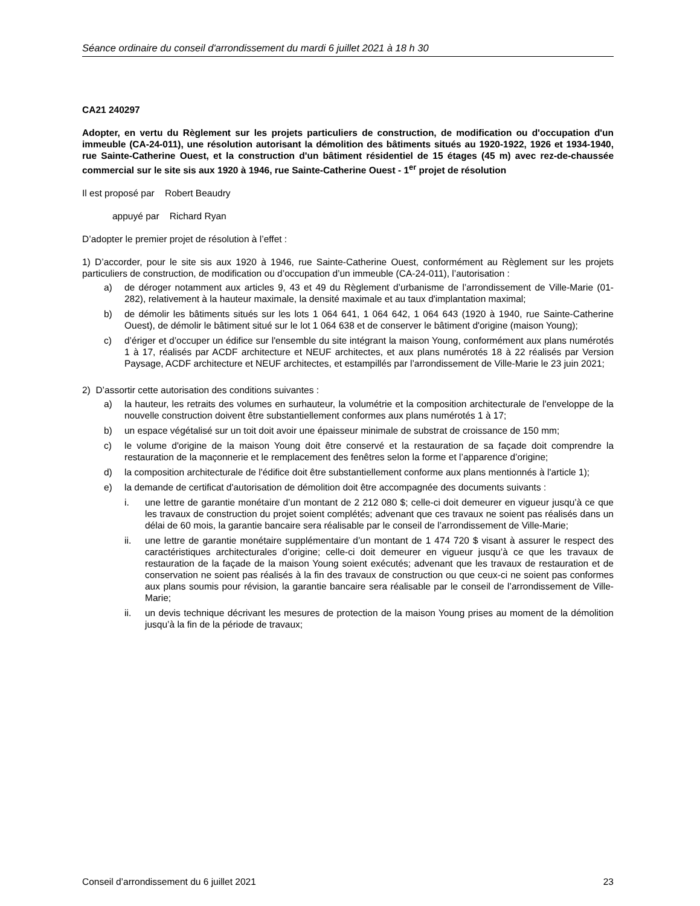Séance ordinaire du conseil d'arrondissement du mardi 6 juillet 2021 à 18 h 30
CA21 240297
Adopter, en vertu du Règlement sur les projets particuliers de construction, de modification ou d'occupation d'un immeuble (CA-24-011), une résolution autorisant la démolition des bâtiments situés au 1920-1922, 1926 et 1934-1940, rue Sainte-Catherine Ouest, et la construction d'un bâtiment résidentiel de 15 étages (45 m) avec rez-de-chaussée commercial sur le site sis aux 1920 à 1946, rue Sainte-Catherine Ouest - 1<sup>er</sup> projet de résolution
Il est proposé par Robert Beaudry
appuyé par Richard Ryan
D’adopter le premier projet de résolution à l’effet :
1) D’accorder, pour le site sis aux 1920 à 1946, rue Sainte-Catherine Ouest, conformément au Règlement sur les projets particuliers de construction, de modification ou d’occupation d’un immeuble (CA-24-011), l’autorisation :
a) de déroger notamment aux articles 9, 43 et 49 du Règlement d’urbanisme de l’arrondissement de Ville-Marie (01-282), relativement à la hauteur maximale, la densité maximale et au taux d'implantation maximal;
b) de démolir les bâtiments situés sur les lots 1 064 641, 1 064 642, 1 064 643 (1920 à 1940, rue Sainte-Catherine Ouest), de démolir le bâtiment situé sur le lot 1 064 638 et de conserver le bâtiment d'origine (maison Young);
c) d’ériger et d’occuper un édifice sur l'ensemble du site intégrant la maison Young, conformément aux plans numérotés 1 à 17, réalisés par ACDF architecture et NEUF architectes, et aux plans numérotés 18 à 22 réalisés par Version Paysage, ACDF architecture et NEUF architectes, et estampillés par l’arrondissement de Ville-Marie le 23 juin 2021;
2) D’assortir cette autorisation des conditions suivantes :
a) la hauteur, les retraits des volumes en surhauteur, la volumétrie et la composition architecturale de l'enveloppe de la nouvelle construction doivent être substantiellement conformes aux plans numérotés 1 à 17;
b) un espace végétalisé sur un toit doit avoir une épaisseur minimale de substrat de croissance de 150 mm;
c) le volume d'origine de la maison Young doit être conservé et la restauration de sa façade doit comprendre la restauration de la maçonnerie et le remplacement des fenêtres selon la forme et l’apparence d’origine;
d) la composition architecturale de l'édifice doit être substantiellement conforme aux plans mentionnés à l'article 1);
e) la demande de certificat d'autorisation de démolition doit être accompagnée des documents suivants :
i. une lettre de garantie monétaire d’un montant de 2 212 080 $; celle-ci doit demeurer en vigueur jusqu’à ce que les travaux de construction du projet soient complétés; advenant que ces travaux ne soient pas réalisés dans un délai de 60 mois, la garantie bancaire sera réalisable par le conseil de l’arrondissement de Ville-Marie;
ii. une lettre de garantie monétaire supplémentaire d’un montant de 1 474 720 $ visant à assurer le respect des caractéristiques architecturales d’origine; celle-ci doit demeurer en vigueur jusqu’à ce que les travaux de restauration de la façade de la maison Young soient exécutés; advenant que les travaux de restauration et de conservation ne soient pas réalisés à la fin des travaux de construction ou que ceux-ci ne soient pas conformes aux plans soumis pour révision, la garantie bancaire sera réalisable par le conseil de l’arrondissement de Ville-Marie;
ii. un devis technique décrivant les mesures de protection de la maison Young prises au moment de la démolition jusqu’à la fin de la période de travaux;
Conseil d’arrondissement du 6 juillet 2021 23